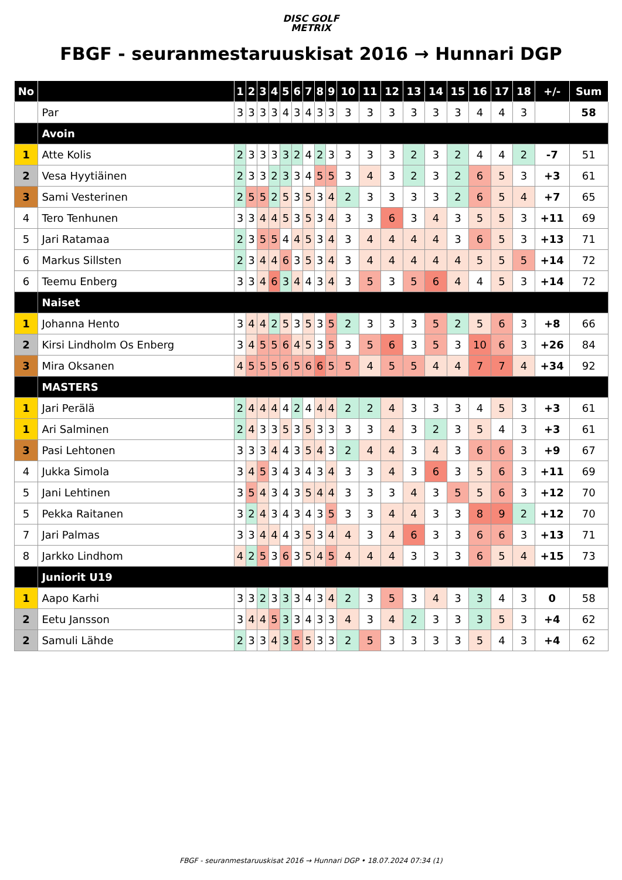DISC GOLF
METRIX
FBGF - seuranmestaruuskisat 2016 → Hunnari DGP
| No | | 1 | 2 | 3 | 4 | 5 | 6 | 7 | 8 | 9 | 10 | 11 | 12 | 13 | 14 | 15 | 16 | 17 | 18 | +/- | Sum |
| --- | --- | --- | --- | --- | --- | --- | --- | --- | --- | --- | --- | --- | --- | --- | --- | --- | --- | --- | --- | --- | --- |
| | Par | 3 | 3 | 3 | 3 | 4 | 3 | 4 | 3 | 3 | 3 | 3 | 3 | 3 | 3 | 3 | 4 | 4 | 3 | | 58 |
| | Avoin | | | | | | | | | | | | | | | | | | | | |
| 1 | Atte Kolis | 2 | 3 | 3 | 3 | 3 | 2 | 4 | 2 | 3 | 3 | 3 | 3 | 2 | 3 | 2 | 4 | 4 | 2 | -7 | 51 |
| 2 | Vesa Hyytiäinen | 2 | 3 | 3 | 2 | 3 | 3 | 4 | 5 | 5 | 3 | 4 | 3 | 2 | 3 | 2 | 6 | 5 | 3 | +3 | 61 |
| 3 | Sami Vesterinen | 2 | 5 | 5 | 2 | 5 | 3 | 5 | 3 | 4 | 2 | 3 | 3 | 3 | 3 | 2 | 6 | 5 | 4 | +7 | 65 |
| 4 | Tero Tenhunen | 3 | 3 | 4 | 4 | 5 | 3 | 5 | 3 | 4 | 3 | 3 | 6 | 3 | 4 | 3 | 5 | 5 | 3 | +11 | 69 |
| 5 | Jari Ratamaa | 2 | 3 | 5 | 5 | 4 | 4 | 5 | 3 | 4 | 3 | 4 | 4 | 4 | 4 | 3 | 6 | 5 | 3 | +13 | 71 |
| 6 | Markus Sillsten | 2 | 3 | 4 | 4 | 6 | 3 | 5 | 3 | 4 | 3 | 4 | 4 | 4 | 4 | 4 | 5 | 5 | 5 | +14 | 72 |
| 6 | Teemu Enberg | 3 | 3 | 4 | 6 | 3 | 4 | 4 | 3 | 4 | 3 | 5 | 3 | 5 | 6 | 4 | 4 | 5 | 3 | +14 | 72 |
| | Naiset | | | | | | | | | | | | | | | | | | | | |
| 1 | Johanna Hento | 3 | 4 | 4 | 2 | 5 | 3 | 5 | 3 | 5 | 2 | 3 | 3 | 3 | 5 | 2 | 5 | 6 | 3 | +8 | 66 |
| 2 | Kirsi Lindholm Os Enberg | 3 | 4 | 5 | 5 | 6 | 4 | 5 | 3 | 5 | 3 | 5 | 6 | 3 | 5 | 3 | 10 | 6 | 3 | +26 | 84 |
| 3 | Mira Oksanen | 4 | 5 | 5 | 5 | 6 | 5 | 6 | 6 | 5 | 5 | 4 | 5 | 5 | 4 | 4 | 7 | 7 | 4 | +34 | 92 |
| | MASTERS | | | | | | | | | | | | | | | | | | | | |
| 1 | Jari Perälä | 2 | 4 | 4 | 4 | 4 | 2 | 4 | 4 | 4 | 2 | 2 | 4 | 3 | 3 | 3 | 4 | 5 | 3 | +3 | 61 |
| 1 | Ari Salminen | 2 | 4 | 3 | 3 | 5 | 3 | 5 | 3 | 3 | 3 | 3 | 4 | 3 | 2 | 3 | 5 | 4 | 3 | +3 | 61 |
| 3 | Pasi Lehtonen | 3 | 3 | 3 | 4 | 4 | 3 | 5 | 4 | 3 | 2 | 4 | 4 | 3 | 4 | 3 | 6 | 6 | 3 | +9 | 67 |
| 4 | Jukka Simola | 3 | 4 | 5 | 3 | 4 | 3 | 4 | 3 | 4 | 3 | 3 | 4 | 3 | 6 | 3 | 5 | 6 | 3 | +11 | 69 |
| 5 | Jani Lehtinen | 3 | 5 | 4 | 3 | 4 | 3 | 5 | 4 | 4 | 3 | 3 | 3 | 4 | 3 | 5 | 5 | 6 | 3 | +12 | 70 |
| 5 | Pekka Raitanen | 3 | 2 | 4 | 3 | 4 | 3 | 4 | 3 | 5 | 3 | 3 | 4 | 4 | 3 | 3 | 8 | 9 | 2 | +12 | 70 |
| 7 | Jari Palmas | 3 | 3 | 4 | 4 | 4 | 3 | 5 | 3 | 4 | 4 | 3 | 4 | 6 | 3 | 3 | 6 | 6 | 3 | +13 | 71 |
| 8 | Jarkko Lindhom | 4 | 2 | 5 | 3 | 6 | 3 | 5 | 4 | 5 | 4 | 4 | 4 | 3 | 3 | 3 | 6 | 5 | 4 | +15 | 73 |
| | Juniorit U19 | | | | | | | | | | | | | | | | | | | | |
| 1 | Aapo Karhi | 3 | 3 | 2 | 3 | 3 | 3 | 4 | 3 | 4 | 2 | 3 | 5 | 3 | 4 | 3 | 3 | 4 | 3 | 0 | 58 |
| 2 | Eetu Jansson | 3 | 4 | 4 | 5 | 3 | 3 | 4 | 3 | 3 | 4 | 3 | 4 | 2 | 3 | 3 | 3 | 5 | 3 | +4 | 62 |
| 2 | Samuli Lähde | 2 | 3 | 3 | 4 | 3 | 5 | 5 | 3 | 3 | 2 | 5 | 3 | 3 | 3 | 3 | 5 | 4 | 3 | +4 | 62 |
FBGF - seuranmestaruuskisat 2016 → Hunnari DGP • 18.07.2024 07:34 (1)